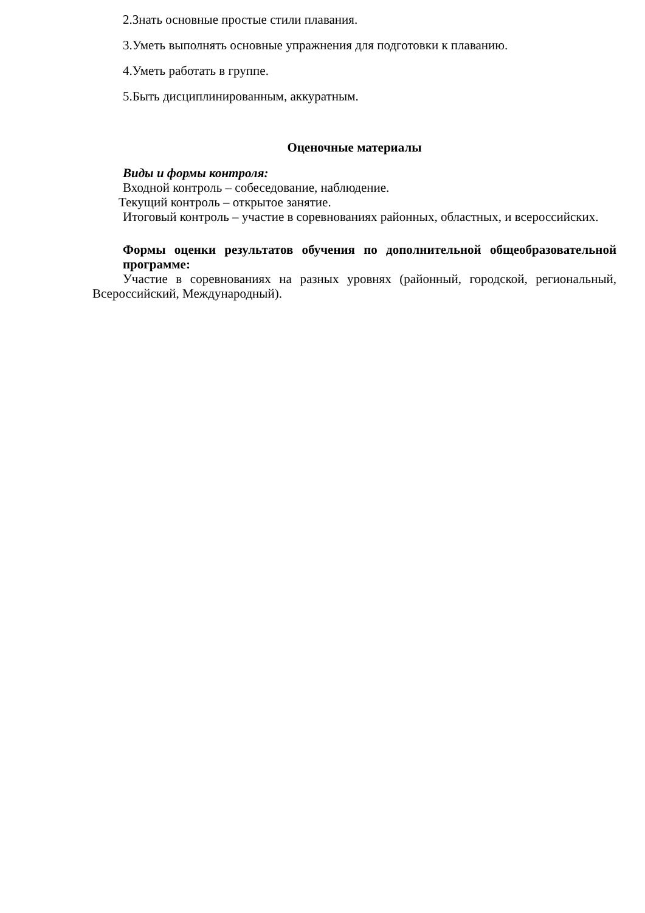2.Знать основные простые стили плавания.
3.Уметь выполнять основные упражнения для подготовки к плаванию.
4.Уметь работать в группе.
5.Быть дисциплинированным, аккуратным.
Оценочные материалы
Виды и формы контроля:
Входной контроль – собеседование, наблюдение.
Текущий контроль – открытое занятие.
Итоговый контроль – участие в соревнованиях районных, областных, и всероссийских.
Формы оценки результатов обучения по дополнительной общеобразовательной программе:
Участие в соревнованиях на разных уровнях (районный, городской, региональный, Всероссийский, Международный).